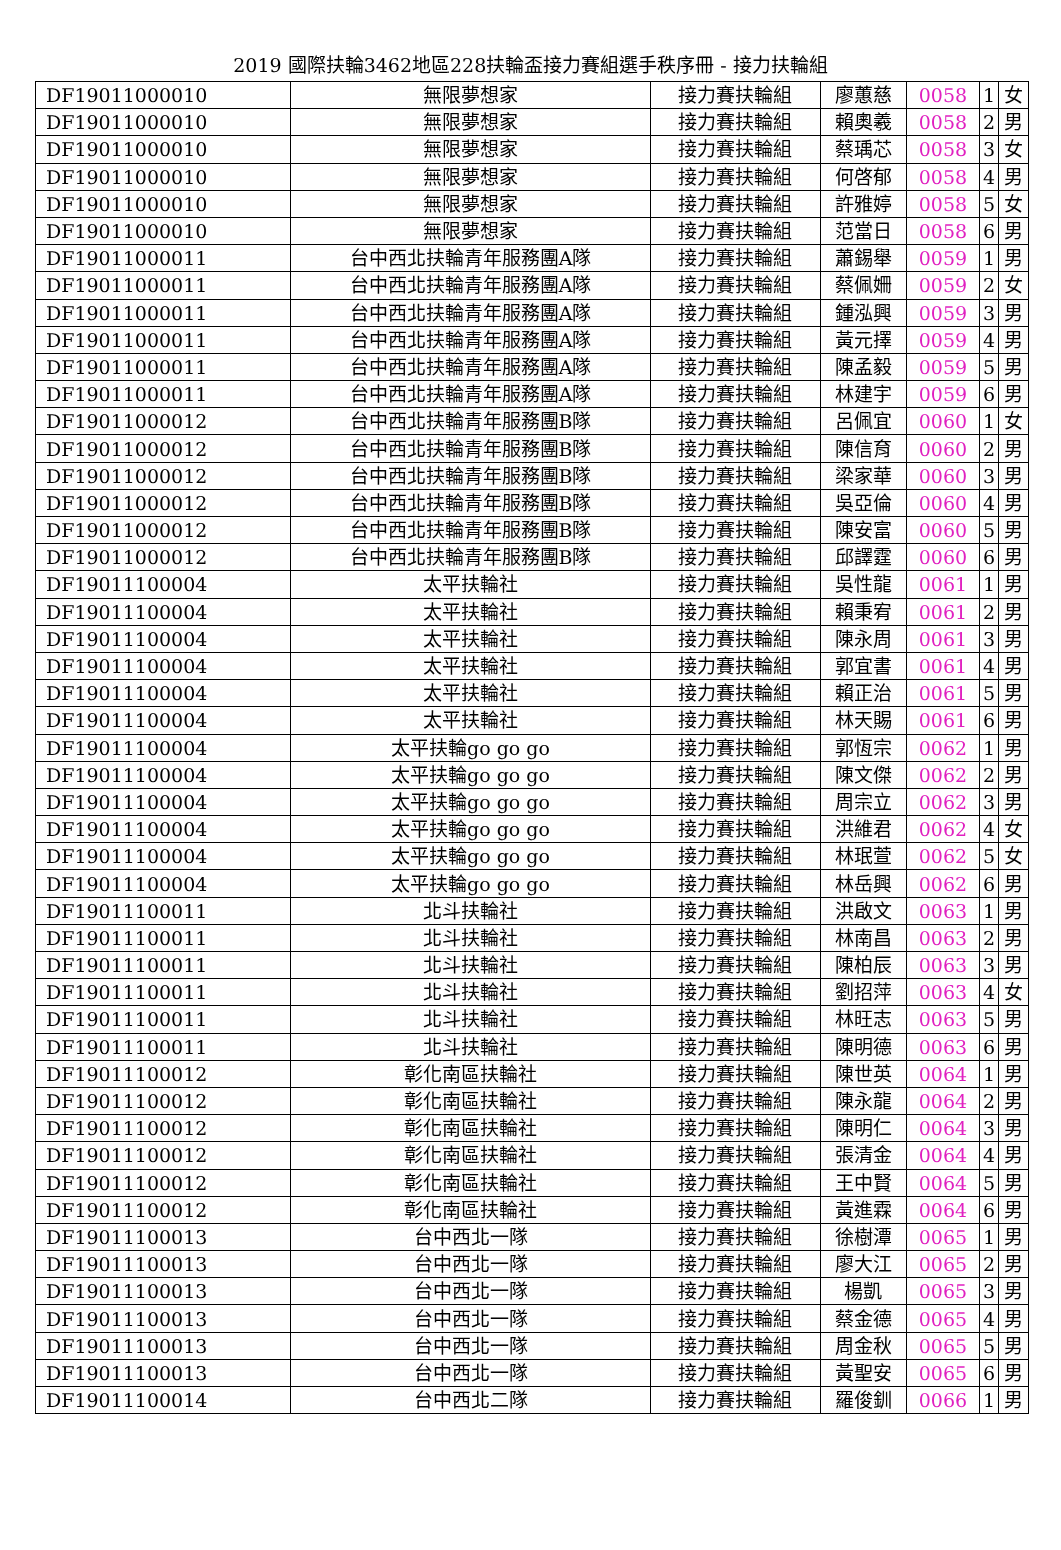2019 國際扶輪3462地區228扶輪盃接力賽組選手秩序冊 - 接力扶輪組
| DF19011000010 | 無限夢想家 | 接力賽扶輪組 | 廖蕙慈 | 0058 | 1 | 女 |
| DF19011000010 | 無限夢想家 | 接力賽扶輪組 | 賴奧羲 | 0058 | 2 | 男 |
| DF19011000010 | 無限夢想家 | 接力賽扶輪組 | 蔡瑀芯 | 0058 | 3 | 女 |
| DF19011000010 | 無限夢想家 | 接力賽扶輪組 | 何啓郁 | 0058 | 4 | 男 |
| DF19011000010 | 無限夢想家 | 接力賽扶輪組 | 許雅婷 | 0058 | 5 | 女 |
| DF19011000010 | 無限夢想家 | 接力賽扶輪組 | 范當日 | 0058 | 6 | 男 |
| DF19011000011 | 台中西北扶輪青年服務團A隊 | 接力賽扶輪組 | 蕭錫舉 | 0059 | 1 | 男 |
| DF19011000011 | 台中西北扶輪青年服務團A隊 | 接力賽扶輪組 | 蔡佩姍 | 0059 | 2 | 女 |
| DF19011000011 | 台中西北扶輪青年服務團A隊 | 接力賽扶輪組 | 鍾泓興 | 0059 | 3 | 男 |
| DF19011000011 | 台中西北扶輪青年服務團A隊 | 接力賽扶輪組 | 黃元擇 | 0059 | 4 | 男 |
| DF19011000011 | 台中西北扶輪青年服務團A隊 | 接力賽扶輪組 | 陳孟毅 | 0059 | 5 | 男 |
| DF19011000011 | 台中西北扶輪青年服務團A隊 | 接力賽扶輪組 | 林建宇 | 0059 | 6 | 男 |
| DF19011000012 | 台中西北扶輪青年服務團B隊 | 接力賽扶輪組 | 呂佩宜 | 0060 | 1 | 女 |
| DF19011000012 | 台中西北扶輪青年服務團B隊 | 接力賽扶輪組 | 陳信育 | 0060 | 2 | 男 |
| DF19011000012 | 台中西北扶輪青年服務團B隊 | 接力賽扶輪組 | 梁家華 | 0060 | 3 | 男 |
| DF19011000012 | 台中西北扶輪青年服務團B隊 | 接力賽扶輪組 | 吳亞倫 | 0060 | 4 | 男 |
| DF19011000012 | 台中西北扶輪青年服務團B隊 | 接力賽扶輪組 | 陳安富 | 0060 | 5 | 男 |
| DF19011000012 | 台中西北扶輪青年服務團B隊 | 接力賽扶輪組 | 邱譯霆 | 0060 | 6 | 男 |
| DF19011100004 | 太平扶輪社 | 接力賽扶輪組 | 吳性龍 | 0061 | 1 | 男 |
| DF19011100004 | 太平扶輪社 | 接力賽扶輪組 | 賴秉宥 | 0061 | 2 | 男 |
| DF19011100004 | 太平扶輪社 | 接力賽扶輪組 | 陳永周 | 0061 | 3 | 男 |
| DF19011100004 | 太平扶輪社 | 接力賽扶輪組 | 郭宜書 | 0061 | 4 | 男 |
| DF19011100004 | 太平扶輪社 | 接力賽扶輪組 | 賴正治 | 0061 | 5 | 男 |
| DF19011100004 | 太平扶輪社 | 接力賽扶輪組 | 林天賜 | 0061 | 6 | 男 |
| DF19011100004 | 太平扶輪go go go | 接力賽扶輪組 | 郭恆宗 | 0062 | 1 | 男 |
| DF19011100004 | 太平扶輪go go go | 接力賽扶輪組 | 陳文傑 | 0062 | 2 | 男 |
| DF19011100004 | 太平扶輪go go go | 接力賽扶輪組 | 周宗立 | 0062 | 3 | 男 |
| DF19011100004 | 太平扶輪go go go | 接力賽扶輪組 | 洪維君 | 0062 | 4 | 女 |
| DF19011100004 | 太平扶輪go go go | 接力賽扶輪組 | 林珉萱 | 0062 | 5 | 女 |
| DF19011100004 | 太平扶輪go go go | 接力賽扶輪組 | 林岳興 | 0062 | 6 | 男 |
| DF19011100011 | 北斗扶輪社 | 接力賽扶輪組 | 洪啟文 | 0063 | 1 | 男 |
| DF19011100011 | 北斗扶輪社 | 接力賽扶輪組 | 林南昌 | 0063 | 2 | 男 |
| DF19011100011 | 北斗扶輪社 | 接力賽扶輪組 | 陳柏辰 | 0063 | 3 | 男 |
| DF19011100011 | 北斗扶輪社 | 接力賽扶輪組 | 劉招萍 | 0063 | 4 | 女 |
| DF19011100011 | 北斗扶輪社 | 接力賽扶輪組 | 林旺志 | 0063 | 5 | 男 |
| DF19011100011 | 北斗扶輪社 | 接力賽扶輪組 | 陳明德 | 0063 | 6 | 男 |
| DF19011100012 | 彰化南區扶輪社 | 接力賽扶輪組 | 陳世英 | 0064 | 1 | 男 |
| DF19011100012 | 彰化南區扶輪社 | 接力賽扶輪組 | 陳永龍 | 0064 | 2 | 男 |
| DF19011100012 | 彰化南區扶輪社 | 接力賽扶輪組 | 陳明仁 | 0064 | 3 | 男 |
| DF19011100012 | 彰化南區扶輪社 | 接力賽扶輪組 | 張清金 | 0064 | 4 | 男 |
| DF19011100012 | 彰化南區扶輪社 | 接力賽扶輪組 | 王中賢 | 0064 | 5 | 男 |
| DF19011100012 | 彰化南區扶輪社 | 接力賽扶輪組 | 黃進霖 | 0064 | 6 | 男 |
| DF19011100013 | 台中西北一隊 | 接力賽扶輪組 | 徐樹潭 | 0065 | 1 | 男 |
| DF19011100013 | 台中西北一隊 | 接力賽扶輪組 | 廖大江 | 0065 | 2 | 男 |
| DF19011100013 | 台中西北一隊 | 接力賽扶輪組 | 楊凱 | 0065 | 3 | 男 |
| DF19011100013 | 台中西北一隊 | 接力賽扶輪組 | 蔡金德 | 0065 | 4 | 男 |
| DF19011100013 | 台中西北一隊 | 接力賽扶輪組 | 周金秋 | 0065 | 5 | 男 |
| DF19011100013 | 台中西北一隊 | 接力賽扶輪組 | 黃聖安 | 0065 | 6 | 男 |
| DF19011100014 | 台中西北二隊 | 接力賽扶輪組 | 羅俊釧 | 0066 | 1 | 男 |